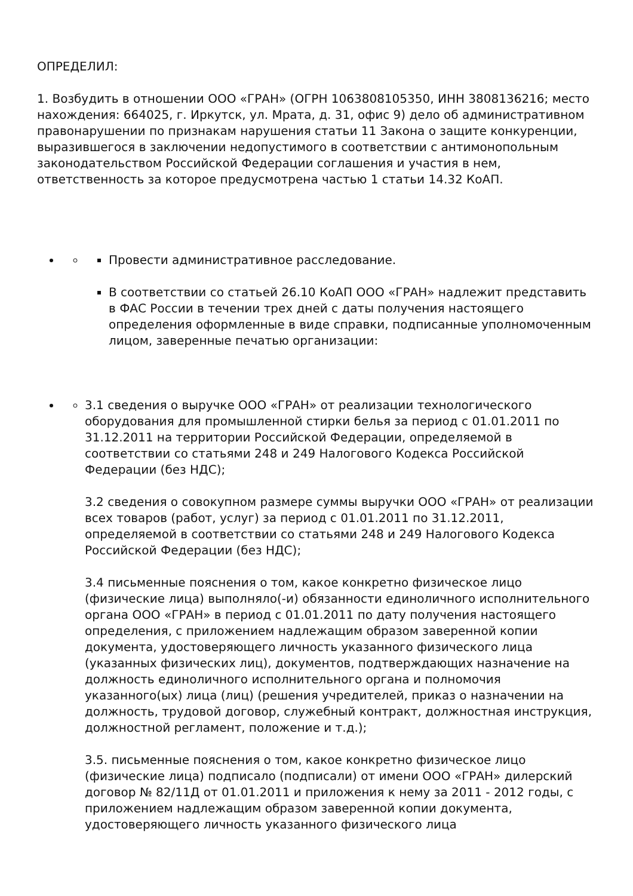ОПРЕДЕЛИЛ:
1. Возбудить в отношении ООО «ГРАН» (ОГРН 1063808105350, ИНН 3808136216; место нахождения: 664025, г. Иркутск, ул. Мрата, д. 31, офис 9) дело об административном правонарушении по признакам нарушения статьи 11 Закона о защите конкуренции, выразившегося в заключении недопустимого в соответствии с антимонопольным законодательством Российской Федерации соглашения и участия в нем, ответственность за которое предусмотрена частью 1 статьи 14.32 КоАП.
Провести административное расследование.
В соответствии со статьей 26.10 КоАП ООО «ГРАН» надлежит представить в ФАС России в течении трех дней с даты получения настоящего определения оформленные в виде справки, подписанные уполномоченным лицом, заверенные печатью организации:
3.1 сведения о выручке ООО «ГРАН» от реализации технологического оборудования для промышленной стирки белья за период с 01.01.2011 по 31.12.2011 на территории Российской Федерации, определяемой в соответствии со статьями 248 и 249 Налогового Кодекса Российской Федерации (без НДС);
3.2 сведения о совокупном размере суммы выручки ООО «ГРАН» от реализации всех товаров (работ, услуг) за период с 01.01.2011 по 31.12.2011, определяемой в соответствии со статьями 248 и 249 Налогового Кодекса Российской Федерации (без НДС);
3.4 письменные пояснения о том, какое конкретно физическое лицо (физические лица) выполняло(-и) обязанности единоличного исполнительного органа ООО «ГРАН» в период с 01.01.2011 по дату получения настоящего определения, с приложением надлежащим образом заверенной копии документа, удостоверяющего личность указанного физического лица (указанных физических лиц), документов, подтверждающих назначение на должность единоличного исполнительного органа и полномочия указанного(ых) лица (лиц) (решения учредителей, приказ о назначении на должность, трудовой договор, служебный контракт, должностная инструкция, должностной регламент, положение и т.д.);
3.5. письменные пояснения о том, какое конкретно физическое лицо (физические лица) подписало (подписали) от имени ООО «ГРАН» дилерский договор № 82/11Д от 01.01.2011 и приложения к нему за 2011 - 2012 годы, с приложением надлежащим образом заверенной копии документа, удостоверяющего личность указанного физического лица